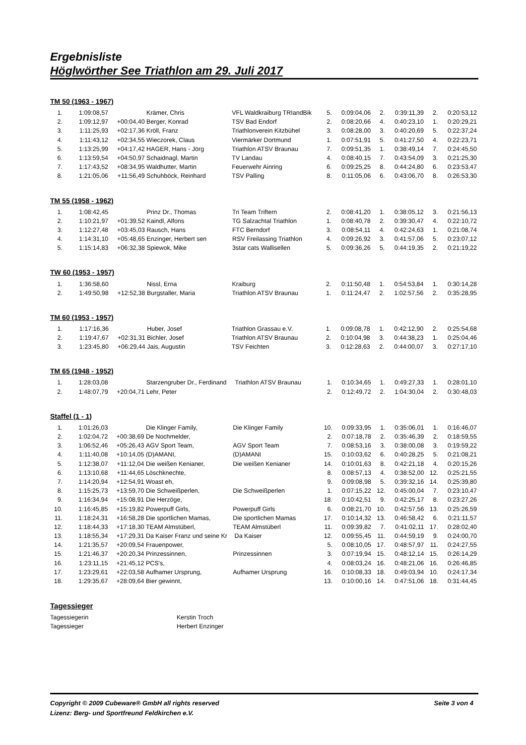Ergebnisliste
Höglwörther See Triathlon am 29. Juli 2017
TM 50 (1963 - 1967)
| 1. | 1:09:08,57 | | Krämer, Chris | VFL Waldkraiburg TRIandBik | 5. | 0:09:04,06 | 2. | 0:39:11,39 | 2. | 0:20:53,12 |
| 2. | 1:09:12,97 | +00:04,40 | Berger, Konrad | TSV Bad Endorf | 2. | 0:08:20,66 | 4. | 0:40:23,10 | 1. | 0:20:29,21 |
| 3. | 1:11:25,93 | +02:17,36 | Kröll, Franz | Triathlonverein Kitzbühel | 3. | 0:08:28,00 | 3. | 0:40:20,69 | 5. | 0:22:37,24 |
| 4. | 1:11:43,12 | +02:34,55 | Wieczorek, Claus | Viermärker Dortmund | 1. | 0:07:51,91 | 5. | 0:41:27,50 | 4. | 0:22:23,71 |
| 5. | 1:13:25,99 | +04:17,42 | HAGER, Hans - Jörg | Triathlon ATSV Braunau | 7. | 0:09:51,35 | 1. | 0:38:49,14 | 7. | 0:24:45,50 |
| 6. | 1:13:59,54 | +04:50,97 | Schaidnagl, Martin | TV Landau | 4. | 0:08:40,15 | 7. | 0:43:54,09 | 3. | 0:21:25,30 |
| 7. | 1:17:43,52 | +08:34,95 | Waldhutter, Martin | Feuerwehr Ainring | 6. | 0:09:25,25 | 8. | 0:44:24,80 | 6. | 0:23:53,47 |
| 8. | 1:21:05,06 | +11:56,49 | Schuhböck, Reinhard | TSV Palling | 8. | 0:11:05,06 | 6. | 0:43:06,70 | 8. | 0:26:53,30 |
TM 55 (1958 - 1962)
| 1. | 1:08:42,45 | | Prinz Dr., Thomas | Tri Team Triftern | 2. | 0:08:41,20 | 1. | 0:38:05,12 | 3. | 0:21:56,13 |
| 2. | 1:10:21,97 | +01:39,52 | Kaindl, Alfons | TG Salzachtal Triathlon | 1. | 0:08:40,78 | 2. | 0:39:30,47 | 4. | 0:22:10,72 |
| 3. | 1:12:27,48 | +03:45,03 | Rausch, Hans | FTC Berndorf | 3. | 0:08:54,11 | 4. | 0:42:24,63 | 1. | 0:21:08,74 |
| 4. | 1:14:31,10 | +05:48,65 | Enzinger, Herbert sen | RSV Freilassing Triathlon | 4. | 0:09:26,92 | 3. | 0:41:57,06 | 5. | 0:23:07,12 |
| 5. | 1:15:14,83 | +06:32,38 | Spiewok, Mike | 3star cats Wallisellen | 5. | 0:09:36,26 | 5. | 0:44:19,35 | 2. | 0:21:19,22 |
TW 60 (1953 - 1957)
| 1. | 1:36:58,60 | | Nissl, Erna | Kraiburg | 2. | 0:11:50,48 | 1. | 0:54:53,84 | 1. | 0:30:14,28 |
| 2. | 1:49:50,98 | +12:52,38 | Burgstaller, Maria | Triathlon ATSV Braunau | 1. | 0:11:24,47 | 2. | 1:02:57,56 | 2. | 0:35:28,95 |
TM 60 (1953 - 1957)
| 1. | 1:17:16,36 | | Huber, Josef | Triathlon Grassau e.V. | 1. | 0:09:08,78 | 1. | 0:42:12,90 | 2. | 0:25:54,68 |
| 2. | 1:19:47,67 | +02:31,31 | Bichler, Josef | Triathlon ATSV Braunau | 2. | 0:10:04,98 | 3. | 0:44:38,23 | 1. | 0:25:04,46 |
| 3. | 1:23:45,80 | +06:29,44 | Jais, Augustin | TSV Feichten | 3. | 0:12:28,63 | 2. | 0:44:00,07 | 3. | 0:27:17,10 |
TM 65 (1948 - 1952)
| 1. | 1:28:03,08 | | Starzengruber Dr., Ferdinand | Triathlon ATSV Braunau | 1. | 0:10:34,65 | 1. | 0:49:27,33 | 1. | 0:28:01,10 |
| 2. | 1:48:07,79 | +20:04,71 | Lehr, Peter | | 2. | 0:12:49,72 | 2. | 1:04:30,04 | 2. | 0:30:48,03 |
Staffel (1 - 1)
| 1. | 1:01:26,03 | | Die Klinger Family, | Die Klinger Family | 10. | 0:09:33,95 | 1. | 0:35:06,01 | 1. | 0:16:46,07 |
| 2. | 1:02:04,72 | +00:38,69 | De Nochmelder, | | 2. | 0:07:18,78 | 2. | 0:35:46,39 | 2. | 0:18:59,55 |
| 3. | 1:06:52,46 | +05:26,43 | AGV Sport Team, | AGV Sport Team | 7. | 0:08:53,16 | 3. | 0:38:00,08 | 3. | 0:19:59,22 |
| 4. | 1:11:40,08 | +10:14,05 | (D)AMANI, | (D)AMANI | 15. | 0:10:03,62 | 6. | 0:40:28,25 | 5. | 0:21:08,21 |
| 5. | 1:12:38,07 | +11:12,04 | Die weißen Kenianer, | Die weißen Kenianer | 14. | 0:10:01,63 | 8. | 0:42:21,18 | 4. | 0:20:15,26 |
| 6. | 1:13:10,68 | +11:44,65 | Löschknechte, | | 8. | 0:08:57,13 | 4. | 0:38:52,00 | 12. | 0:25:21,55 |
| 7. | 1:14:20,94 | +12:54,91 | Woast eh, | | 9. | 0:09:08,98 | 5. | 0:39:32,16 | 14. | 0:25:39,80 |
| 8. | 1:15:25,73 | +13:59,70 | Die Schweißperlen, | Die Schweißperlen | 1. | 0:07:15,22 | 12. | 0:45:00,04 | 7. | 0:23:10,47 |
| 9. | 1:16:34,94 | +15:08,91 | Die Herzöge, | | 18. | 0:10:42,51 | 9. | 0:42:25,17 | 8. | 0:23:27,26 |
| 10. | 1:16:45,85 | +15:19,82 | Powerpuff Girls, | Powerpuff Girls | 6. | 0:08:21,70 | 10. | 0:42:57,56 | 13. | 0:25:26,59 |
| 11. | 1:18:24,31 | +16:58,28 | Die sportlichen Mamas, | Die sportlichen Mamas | 17. | 0:10:14,32 | 13. | 0:46:58,42 | 6. | 0:21:11,57 |
| 12. | 1:18:44,33 | +17:18,30 | TEAM Almstüberl, | TEAM Almstüberl | 11. | 0:09:39,82 | 7. | 0:41:02,11 | 17. | 0:28:02,40 |
| 13. | 1:18:55,34 | +17:29,31 | Da Kaiser Franz und seine Kr | Da Kaiser | 12. | 0:09:55,45 | 11. | 0:44:59,19 | 9. | 0:24:00,70 |
| 14. | 1:21:35,57 | +20:09,54 | Frauenpower, | | 5. | 0:08:10,05 | 17. | 0:48:57,97 | 11. | 0:24:27,55 |
| 15. | 1:21:46,37 | +20:20,34 | Prinzessinnen, | Prinzessinnen | 3. | 0:07:19,94 | 15. | 0:48:12,14 | 15. | 0:26:14,29 |
| 16. | 1:23:11,15 | +21:45,12 | PCS's, | | 4. | 0:08:03,24 | 16. | 0:48:21,06 | 16. | 0:26:46,85 |
| 17. | 1:23:29,61 | +22:03,58 | Aufhamer Ursprung, | Aufhamer Ursprung | 16. | 0:10:08,33 | 18. | 0:49:03,94 | 10. | 0:24:17,34 |
| 18. | 1:29:35,67 | +28:09,64 | Bier gewinnt, | | 13. | 0:10:00,16 | 14. | 0:47:51,06 | 18. | 0:31:44,45 |
Tagessieger
| Tagessiegerin | Kerstin Troch |
| Tagessieger | Herbert Enzinger |
Copyright © 2009 Cubeware® GmbH all rights reserved Seite 3 von 4
Lizenz: Berg- und Sportfreund Feldkirchen e.V.